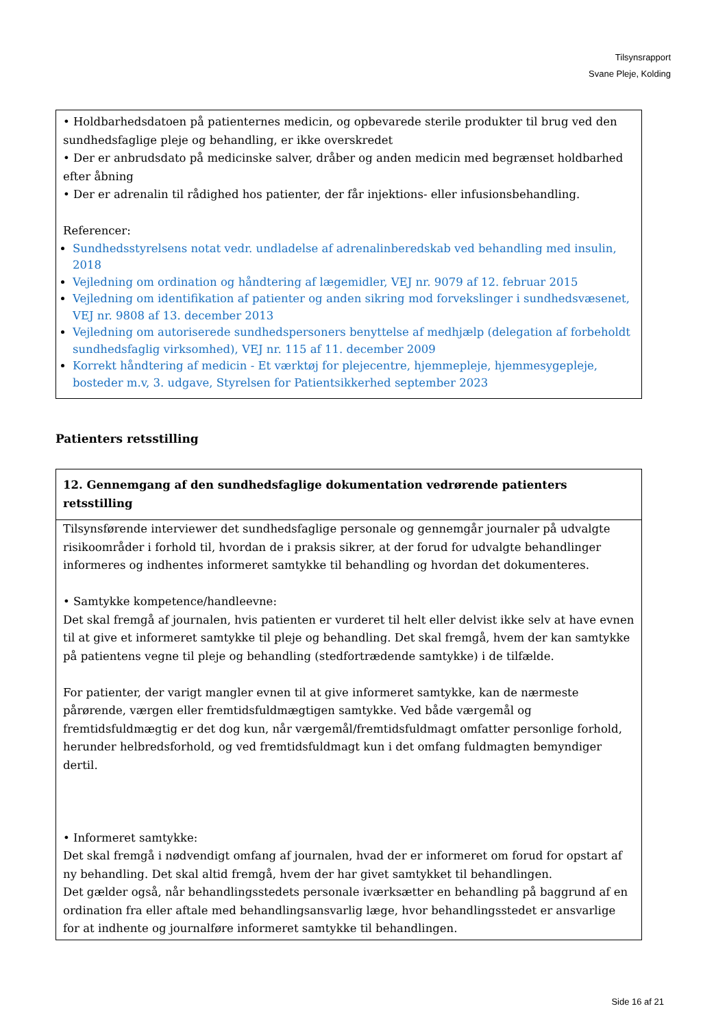Tilsynsrapport
Svane Pleje, Kolding
• Holdbarhedsdatoen på patienternes medicin, og opbevarede sterile produkter til brug ved den sundhedsfaglige pleje og behandling, er ikke overskredet
• Der er anbrudsdato på medicinske salver, dråber og anden medicin med begrænset holdbarhed efter åbning
• Der er adrenalin til rådighed hos patienter, der får injektions- eller infusionsbehandling.
Referencer:
Sundhedsstyrelsens notat vedr. undladelse af adrenalinberedskab ved behandling med insulin, 2018
Vejledning om ordination og håndtering af lægemidler, VEJ nr. 9079 af 12. februar 2015
Vejledning om identifikation af patienter og anden sikring mod forvekslinger i sundhedsvæsenet, VEJ nr. 9808 af 13. december 2013
Vejledning om autoriserede sundhedspersoners benyttelse af medhjælp (delegation af forbeholdt sundhedsfaglig virksomhed), VEJ nr. 115 af 11. december 2009
Korrekt håndtering af medicin - Et værktøj for plejecentre, hjemmepleje, hjemmesygepleje, bosteder m.v, 3. udgave, Styrelsen for Patientsikkerhed september 2023
Patienters retsstilling
12. Gennemgang af den sundhedsfaglige dokumentation vedrørende patienters retsstilling
Tilsynsførende interviewer det sundhedsfaglige personale og gennemgår journaler på udvalgte risikoområder i forhold til, hvordan de i praksis sikrer, at der forud for udvalgte behandlinger informeres og indhentes informeret samtykke til behandling og hvordan det dokumenteres.
• Samtykke kompetence/handleevne:
Det skal fremgå af journalen, hvis patienten er vurderet til helt eller delvist ikke selv at have evnen til at give et informeret samtykke til pleje og behandling. Det skal fremgå, hvem der kan samtykke på patientens vegne til pleje og behandling (stedfortrædende samtykke) i de tilfælde.
For patienter, der varigt mangler evnen til at give informeret samtykke, kan de nærmeste pårørende, værgen eller fremtidsfuldmægtigen samtykke. Ved både værgemål og fremtidsfuldmægtig er det dog kun, når værgemål/fremtidsfuldmagt omfatter personlige forhold, herunder helbredsforhold, og ved fremtidsfuldmagt kun i det omfang fuldmagten bemyndiger dertil.
• Informeret samtykke:
Det skal fremgå i nødvendigt omfang af journalen, hvad der er informeret om forud for opstart af ny behandling. Det skal altid fremgå, hvem der har givet samtykket til behandlingen.
Det gælder også, når behandlingsstedets personale iværksætter en behandling på baggrund af en ordination fra eller aftale med behandlingsansvarlig læge, hvor behandlingsstedet er ansvarlige for at indhente og journalføre informeret samtykke til behandlingen.
Side 16 af 21